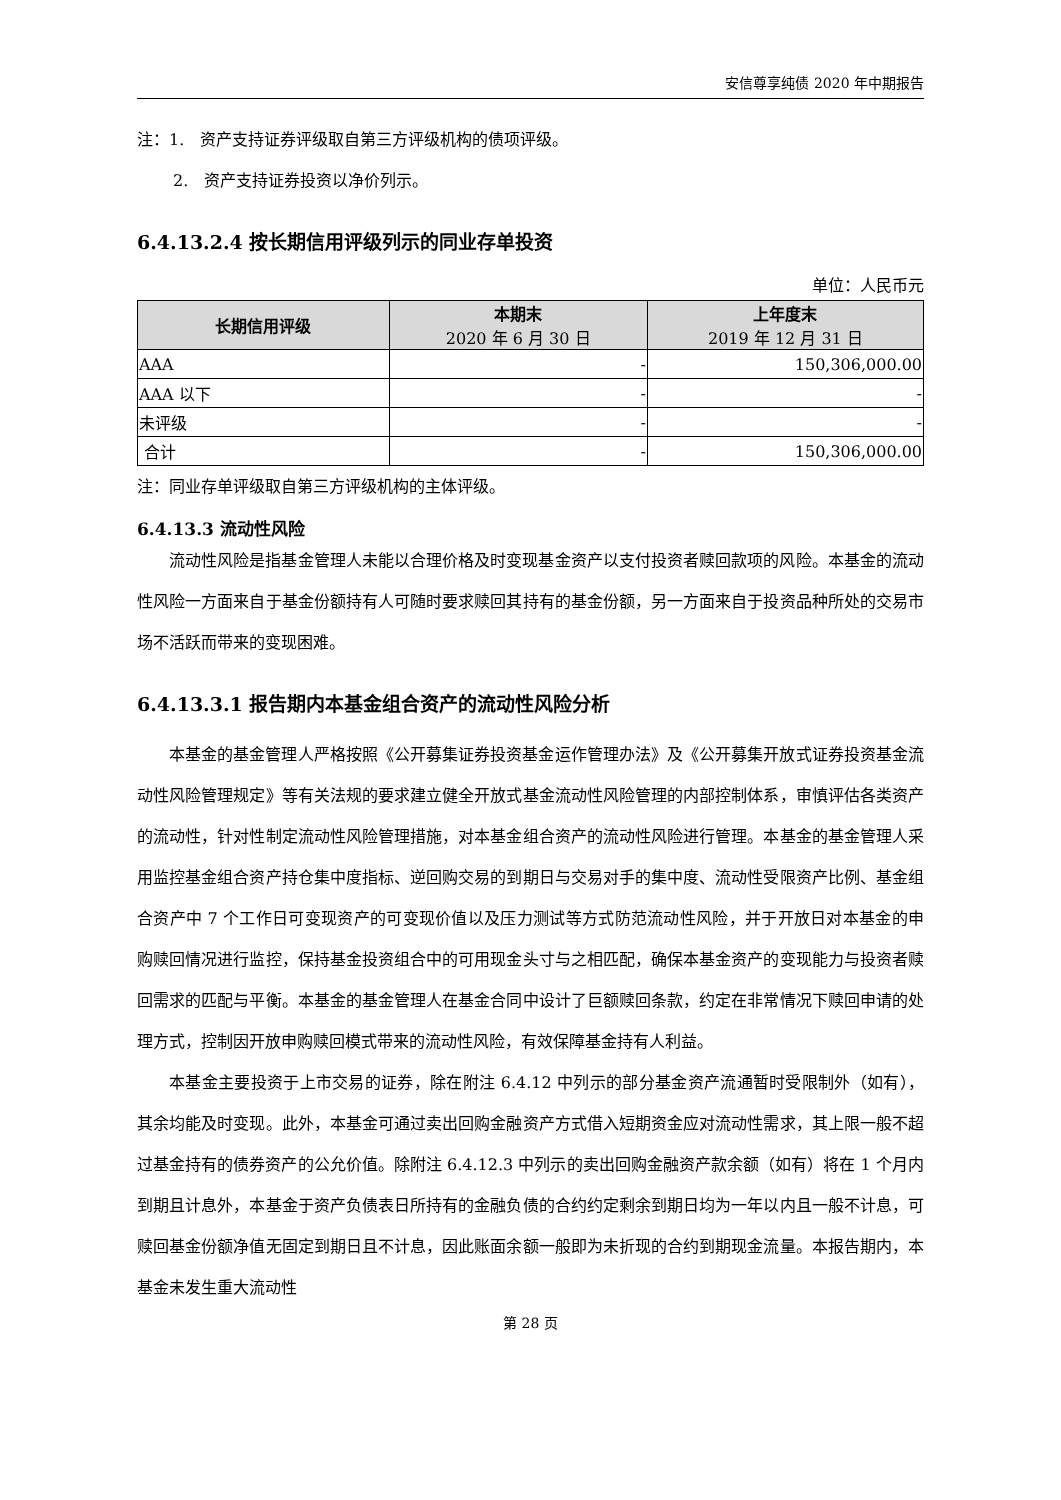安信尊享纯债 2020 年中期报告
注：1.　资产支持证券评级取自第三方评级机构的债项评级。
2.　资产支持证券投资以净价列示。
6.4.13.2.4 按长期信用评级列示的同业存单投资
单位：人民币元
| 长期信用评级 | 本期末 2020 年 6 月 30 日 | 上年度末 2019 年 12 月 31 日 |
| --- | --- | --- |
| AAA | - | 150,306,000.00 |
| AAA 以下 | - | - |
| 未评级 | - | - |
| 合计 | - | 150,306,000.00 |
注：同业存单评级取自第三方评级机构的主体评级。
6.4.13.3 流动性风险
流动性风险是指基金管理人未能以合理价格及时变现基金资产以支付投资者赎回款项的风险。本基金的流动性风险一方面来自于基金份额持有人可随时要求赎回其持有的基金份额，另一方面来自于投资品种所处的交易市场不活跃而带来的变现困难。
6.4.13.3.1 报告期内本基金组合资产的流动性风险分析
本基金的基金管理人严格按照《公开募集证券投资基金运作管理办法》及《公开募集开放式证券投资基金流动性风险管理规定》等有关法规的要求建立健全开放式基金流动性风险管理的内部控制体系，审慎评估各类资产的流动性，针对性制定流动性风险管理措施，对本基金组合资产的流动性风险进行管理。本基金的基金管理人采用监控基金组合资产持仓集中度指标、逆回购交易的到期日与交易对手的集中度、流动性受限资产比例、基金组合资产中 7 个工作日可变现资产的可变现价值以及压力测试等方式防范流动性风险，并于开放日对本基金的申购赎回情况进行监控，保持基金投资组合中的可用现金头寸与之相匹配，确保本基金资产的变现能力与投资者赎回需求的匹配与平衡。本基金的基金管理人在基金合同中设计了巨额赎回条款，约定在非常情况下赎回申请的处理方式，控制因开放申购赎回模式带来的流动性风险，有效保障基金持有人利益。
本基金主要投资于上市交易的证券，除在附注 6.4.12 中列示的部分基金资产流通暂时受限制外（如有），其余均能及时变现。此外，本基金可通过卖出回购金融资产方式借入短期资金应对流动性需求，其上限一般不超过基金持有的债券资产的公允价值。除附注 6.4.12.3 中列示的卖出回购金融资产款余额（如有）将在 1 个月内到期且计息外，本基金于资产负债表日所持有的金融负债的合约约定剩余到期日均为一年以内且一般不计息，可赎回基金份额净值无固定到期日且不计息，因此账面余额一般即为未折现的合约到期现金流量。本报告期内，本基金未发生重大流动性
第 28 页